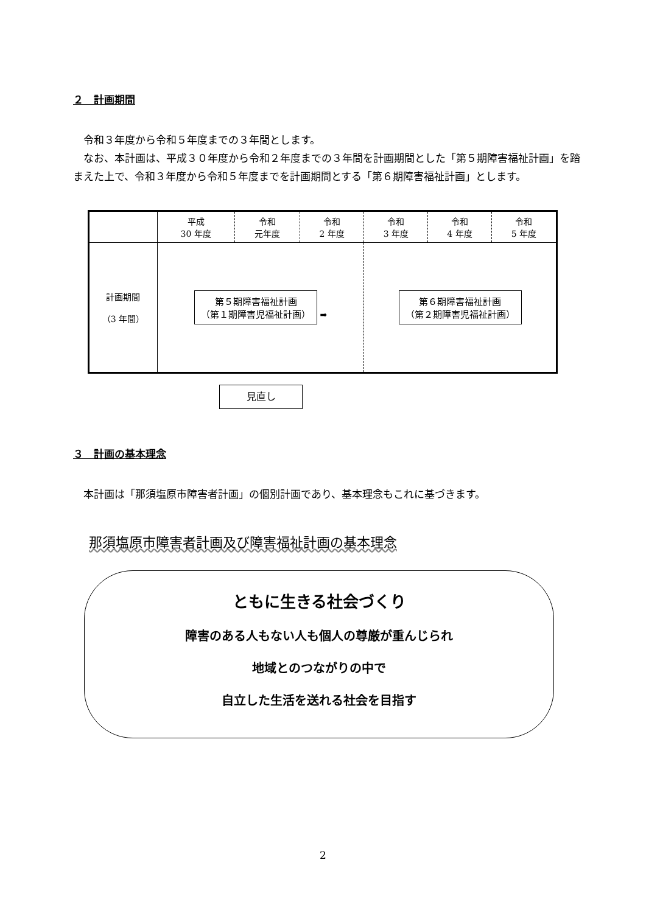２　計画期間
令和３年度から令和５年度までの３年間とします。
なお、本計画は、平成３０年度から令和２年度までの３年間を計画期間とした「第５期障害福祉計画」を踏まえた上で、令和３年度から令和５年度までを計画期間とする「第６期障害福祉計画」とします。
| | 平成 30 年度 | 令和 元年度 | 令和 2 年度 | 令和 3 年度 | 令和 4 年度 | 令和 5 年度 |
| 計画期間 （3 年間） | 第５期障害福祉計画 （第１期障害児福祉計画） ➡ | | | 第６期障害福祉計画 （第２期障害児福祉計画） | | |
見直し
３　計画の基本理念
本計画は「那須塩原市障害者計画」の個別計画であり、基本理念もこれに基づきます。
那須塩原市障害者計画及び障害福祉計画の基本理念
ともに生きる社会づくり
障害のある人もない人も個人の尊厳が重んじられ
地域とのつながりの中で
自立した生活を送れる社会を目指す
2